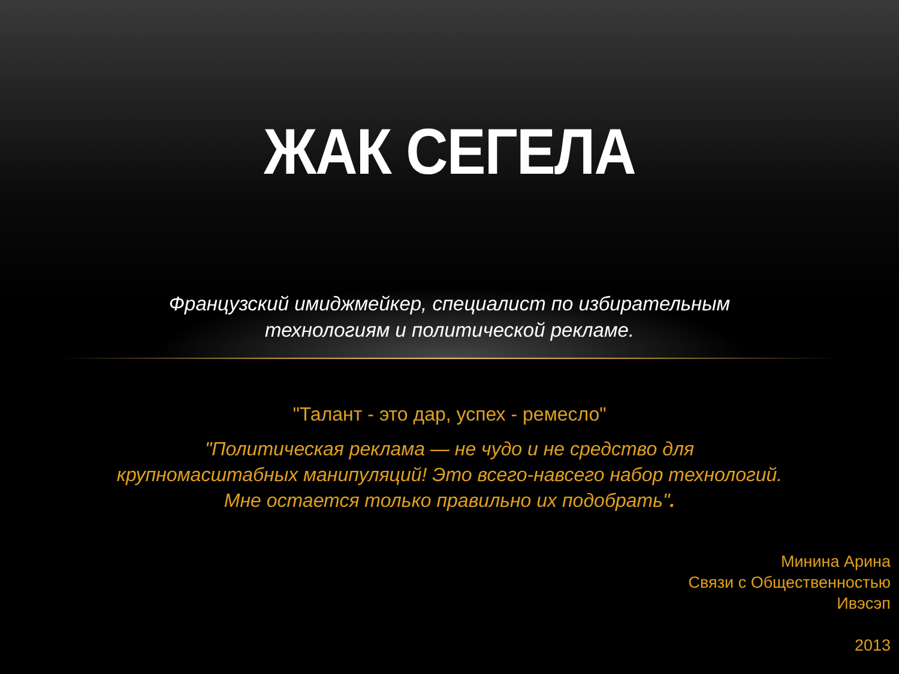ЖАК СЕГЕЛА
Французский имиджмейкер, специалист по избирательным
технологиям и политической рекламе.
"Талант - это дар, успех - ремесло"
"Политическая реклама — не чудо и не средство для
крупномасштабных манипуляций! Это всего-навсего набор технологий.
Мне остается только правильно их подобрать".
Минина Арина
Связи с Общественностью
Ивэсэп
2013